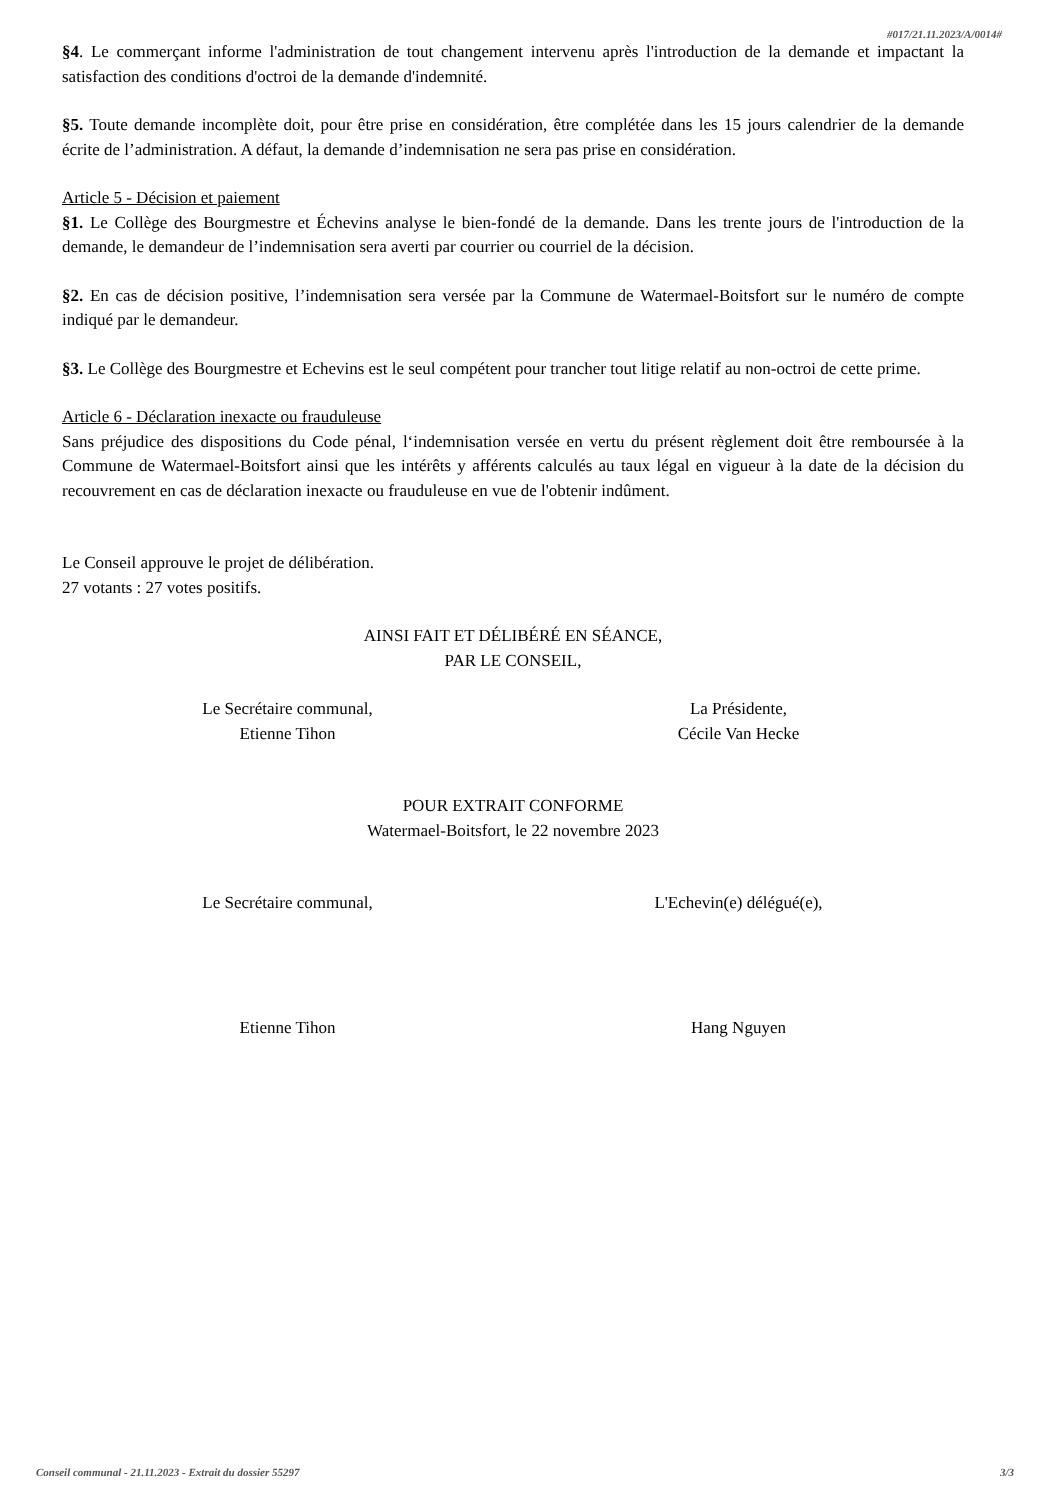#017/21.11.2023/A/0014#
§4. Le commerçant informe l'administration de tout changement intervenu après l'introduction de la demande et impactant la satisfaction des conditions d'octroi de la demande d'indemnité.
§5. Toute demande incomplète doit, pour être prise en considération, être complétée dans les 15 jours calendrier de la demande écrite de l’administration. A défaut, la demande d’indemnisation ne sera pas prise en considération.
Article 5 - Décision et paiement
§1. Le Collège des Bourgmestre et Échevins analyse le bien-fondé de la demande. Dans les trente jours de l'introduction de la demande, le demandeur de l’indemnisation sera averti par courrier ou courriel de la décision.
§2. En cas de décision positive, l’indemnisation sera versée par la Commune de Watermael-Boitsfort sur le numéro de compte indiqué par le demandeur.
§3. Le Collège des Bourgmestre et Echevins est le seul compétent pour trancher tout litige relatif au non-octroi de cette prime.
Article 6 - Déclaration inexacte ou frauduleuse
Sans préjudice des dispositions du Code pénal, l‘indemnisation versée en vertu du présent règlement doit être remboursée à la Commune de Watermael-Boitsfort ainsi que les intérêts y afférents calculés au taux légal en vigueur à la date de la décision du recouvrement en cas de déclaration inexacte ou frauduleuse en vue de l'obtenir indûment.
Le Conseil approuve le projet de délibération.
27 votants : 27 votes positifs.
AINSI FAIT ET DÉLIBÉRÉ EN SÉANCE,
PAR LE CONSEIL,
Le Secrétaire communal,
Etienne Tihon
La Présidente,
Cécile Van Hecke
POUR EXTRAIT CONFORME
Watermael-Boitsfort, le 22 novembre 2023
Le Secrétaire communal, L'Echevin(e) délégué(e),
Etienne Tihon Hang Nguyen
Conseil communal - 21.11.2023 - Extrait du dossier 55297 3/3